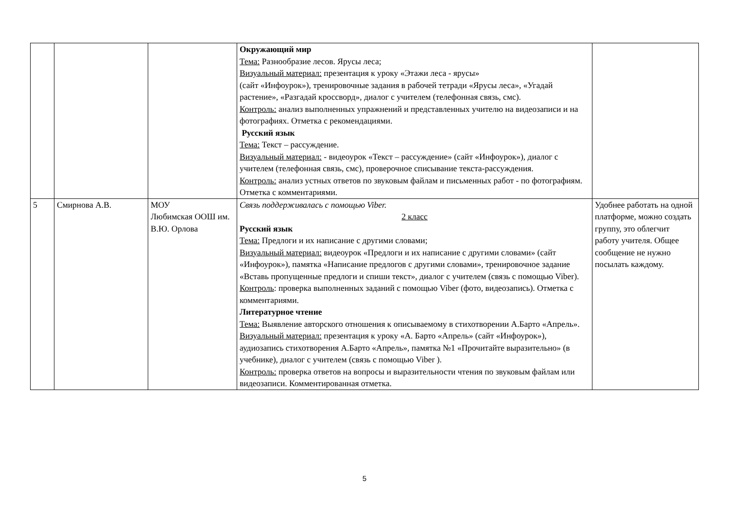| | | | Окружающий мир Тема: Разнообразие лесов. Ярусы леса; Визуальный материал: презентация к уроку «Этажи леса - ярусы» (сайт «Инфоурок»), тренировочные задания в рабочей тетради «Ярусы леса», «Угадай растение», «Разгадай кроссворд», диалог с учителем (телефонная связь, смс). Контроль: анализ выполненных упражнений и представленных учителю на видеозаписи и на фотографиях. Отметка с рекомендациями. Русский язык Тема: Текст – рассуждение. Визуальный материал: - видеоурок «Текст – рассуждение» (сайт «Инфоурок»), диалог с учителем (телефонная связь, смс), проверочное списывание текста-рассуждения. Контроль: анализ устных ответов по звуковым файлам и письменных работ - по фотографиям. Отметка с комментариями. | |
| 5 | Смирнова А.В. | МОУ Любимская ООШ им. В.Ю. Орлова | Связь поддерживалась с помощью Viber. 2 класс Русский язык Тема: Предлоги и их написание с другими словами; Визуальный материал: видеоурок «Предлоги и их написание с другими словами» (сайт «Инфоурок»), памятка «Написание предлогов с другими словами», тренировочное задание «Вставь пропущенные предлоги и спиши текст», диалог с учителем (связь с помощью Viber). Контроль : проверка выполненных заданий с помощью Viber (фото, видеозапись). Отметка с комментариями. Литературное чтение Тема: Выявление авторского отношения к описываемому в стихотворении А.Барто «Апрель». Визуальный материал: презентация к уроку «А. Барто «Апрель» (сайт «Инфоурок»), аудиозапись стихотворения А.Барто «Апрель», памятка №1 «Прочитайте выразительно» (в учебнике), диалог с учителем (связь с помощью Viber ). Контроль: проверка ответов на вопросы и выразительности чтения по звуковым файлам или видеозаписи. Комментированная отметка. | Удобнее работать на одной платформе, можно создать группу, это облегчит работу учителя. Общее сообщение не нужно посылать каждому. |
5